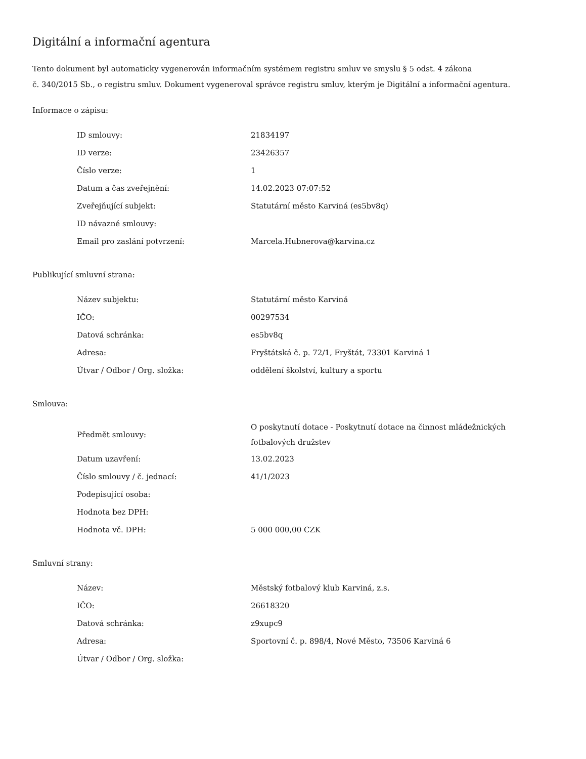Digitální a informační agentura
Tento dokument byl automaticky vygenerován informačním systémem registru smluv ve smyslu § 5 odst. 4 zákona
č. 340/2015 Sb., o registru smluv. Dokument vygeneroval správce registru smluv, kterým je Digitální a informační agentura.
Informace o zápisu:
| ID smlouvy: | 21834197 |
| ID verze: | 23426357 |
| Číslo verze: | 1 |
| Datum a čas zveřejnění: | 14.02.2023 07:07:52 |
| Zveřejňující subjekt: | Statutární město Karviná (es5bv8q) |
| ID návazné smlouvy: | |
| Email pro zaslání potvrzení: | Marcela.Hubnerova@karvina.cz |
Publikující smluvní strana:
| Název subjektu: | Statutární město Karviná |
| IČO: | 00297534 |
| Datová schránka: | es5bv8q |
| Adresa: | Fryštátská č. p. 72/1, Fryštát, 73301 Karviná 1 |
| Útvar / Odbor / Org. složka: | oddělení školství, kultury a sportu |
Smlouva:
| Předmět smlouvy: | O poskytnutí dotace - Poskytnutí dotace na činnost mládežnických fotbalových družstev |
| Datum uzavření: | 13.02.2023 |
| Číslo smlouvy / č. jednací: | 41/1/2023 |
| Podepisující osoba: | |
| Hodnota bez DPH: | |
| Hodnota vč. DPH: | 5 000 000,00 CZK |
Smluvní strany:
| Název: | Městský fotbalový klub Karviná, z.s. |
| IČO: | 26618320 |
| Datová schránka: | z9xupc9 |
| Adresa: | Sportovní č. p. 898/4, Nové Město, 73506 Karviná 6 |
| Útvar / Odbor / Org. složka: | |